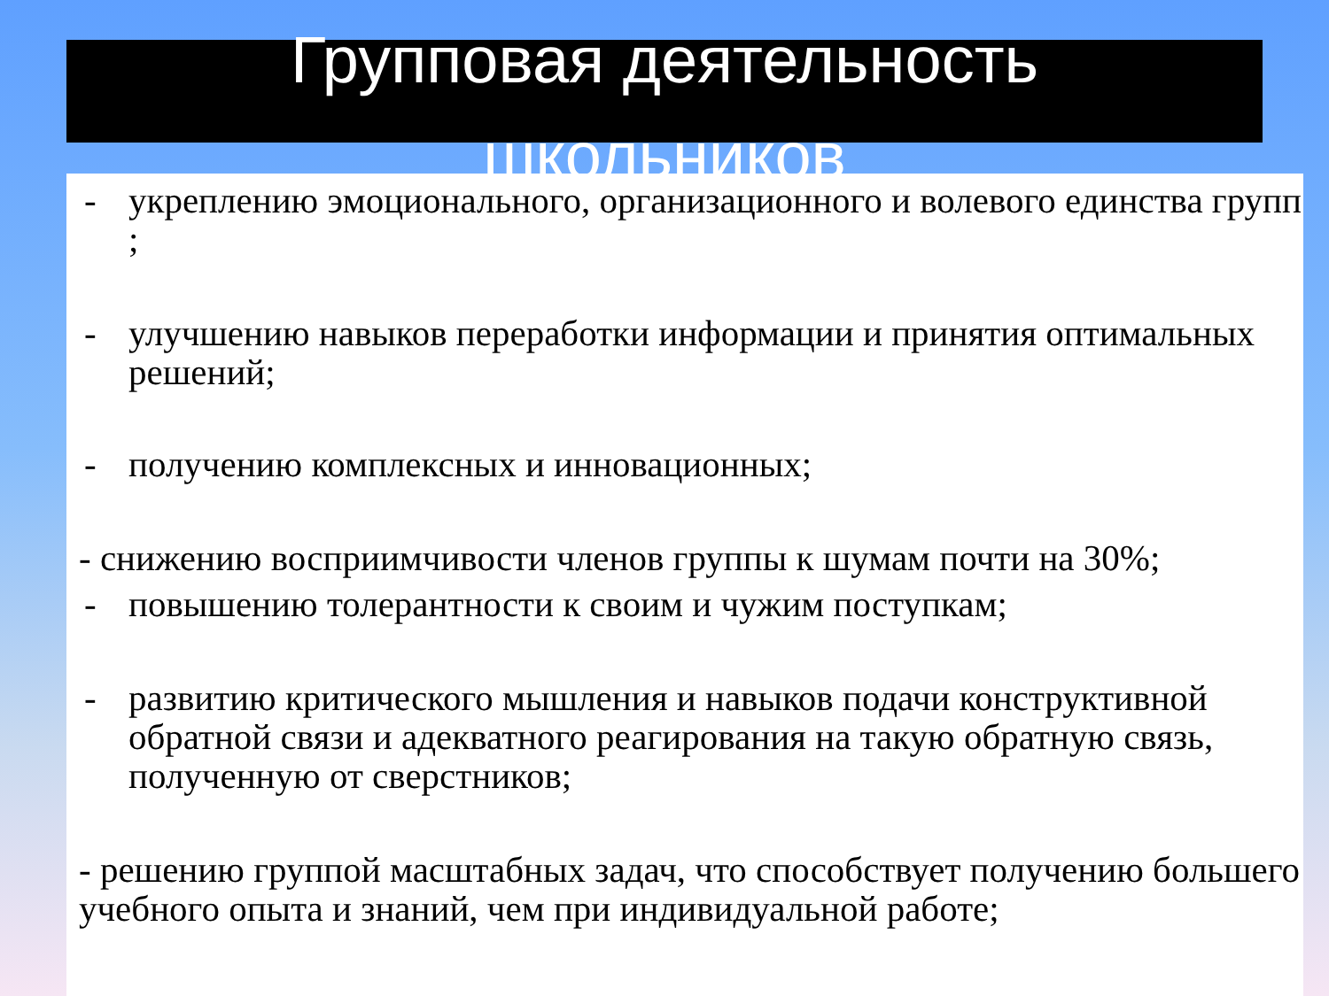Групповая деятельность
школьников
- укреплению эмоционального, организационного и волевого единства групп ;
- улучшению навыков переработки информации и принятия оптимальных решений;
- получению комплексных и инновационных;
- снижению восприимчивости членов группы к шумам почти на 30%;
- повышению толерантности к своим и чужим поступкам;
- развитию критического мышления и навыков подачи конструктивной обратной связи и адекватного реагирования на такую обратную связь, полученную от сверстников;
- решению группой масштабных задач, что способствует получению большего учебного опыта и знаний, чем при индивидуальной работе;